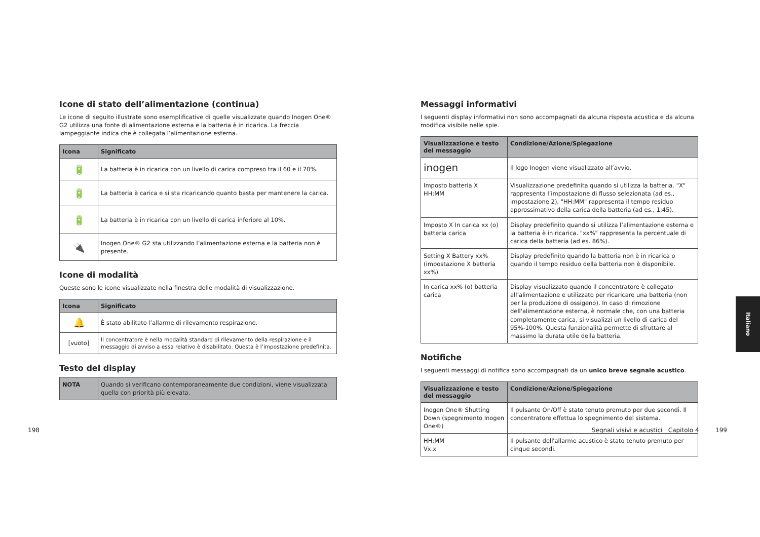Icone di stato dell’alimentazione (continua)
Le icone di seguito illustrate sono esemplificative di quelle visualizzate quando Inogen One® G2 utilizza una fonte di alimentazione esterna e la batteria è in ricarica. La freccia lampeggiante indica che è collegata l’alimentazione esterna.
| Icona | Significato |
| --- | --- |
| 🔋 | La batteria è in ricarica con un livello di carica compreso tra il 60 e il 70%. |
| 🔋 | La batteria è carica e si sta ricaricando quanto basta per mantenere la carica. |
| 🔋 | La batteria è in ricarica con un livello di carica inferiore al 10%. |
| 🔌 | Inogen One® G2 sta utilizzando l’alimentazione esterna e la batteria non è presente. |
Icone di modalità
Queste sono le icone visualizzate nella finestra delle modalità di visualizzazione.
| Icona | Significato |
| --- | --- |
| 🔔 | È stato abilitato l’allarme di rilevamento respirazione. |
| [vuoto] | Il concentratore è nella modalità standard di rilevamento della respirazione e il messaggio di avviso a essa relativo è disabilitato. Questa è l’impostazione predefinita. |
Testo del display
| NOTA | Quando si verificano contemporaneamente due condizioni, viene visualizzata quella con priorità più elevata. |
198
Messaggi informativi
I seguenti display informativi non sono accompagnati da alcuna risposta acustica e da alcuna modifica visibile nelle spie.
| Visualizzazione e testo del messaggio | Condizione/Azione/Spiegazione |
| --- | --- |
| inogen | Il logo Inogen viene visualizzato all’avvio. |
| Imposto batteria X HH:MM | Visualizzazione predefinita quando si utilizza la batteria. "X" rappresenta l’impostazione di flusso selezionata (ad es., impostazione 2). "HH:MM" rappresenta il tempo residuo approssimativo della carica della batteria (ad es., 1:45). |
| Imposto X In carica xx (o) batteria carica | Display predefinito quando si utilizza l’alimentazione esterna e la batteria è in ricarica. "xx%" rappresenta la percentuale di carica della batteria (ad es. 86%). |
| Setting X Battery xx% (impostazione X batteria xx%) | Display predefinito quando la batteria non è in ricarica o quando il tempo residuo della batteria non è disponibile. |
| In carica xx% (o) batteria carica | Display visualizzato quando il concentratore è collegato all’alimentazione e utilizzato per ricaricare una batteria (non per la produzione di ossigeno). In caso di rimozione dell'alimentazione esterna, è normale che, con una batteria completamente carica, si visualizzi un livello di carica del 95%-100%. Questa funzionalità permette di sfruttare al massimo la durata utile della batteria. |
Notifiche
I seguenti messaggi di notifica sono accompagnati da un unico breve segnale acustico.
| Visualizzazione e testo del messaggio | Condizione/Azione/Spiegazione |
| --- | --- |
| Inogen One® Shutting Down (spegnimento Inogen One®) | Il pulsante On/Off è stato tenuto premuto per due secondi. Il concentratore effettua lo spegnimento del sistema. |
| HH:MM Vx.x | Il pulsante dell'allarme acustico è stato tenuto premuto per cinque secondi. |
Segnali visivi e acustici Capitolo 4
199
Italiano